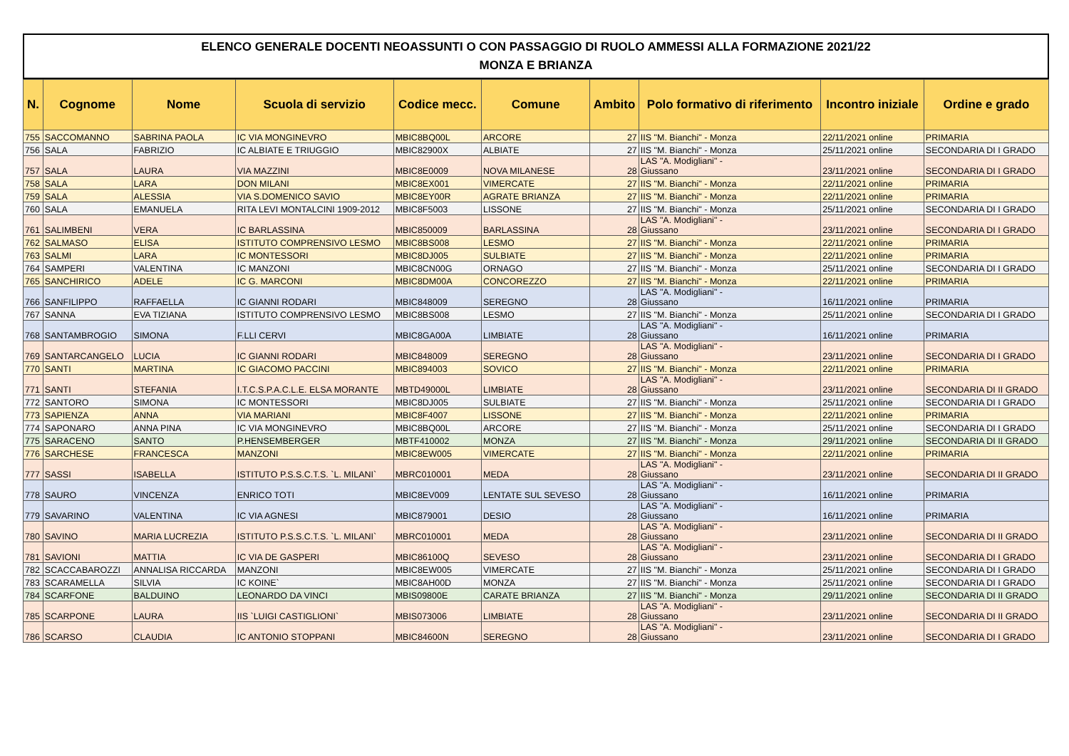ELENCO GENERALE DOCENTI NEOASSUNTI O CON PASSAGGIO DI RUOLO AMMESSI ALLA FORMAZIONE 2021/22
MONZA E BRIANZA
| N. | Cognome | Nome | Scuola di servizio | Codice mecc. | Comune | Ambito | Polo formativo di riferimento | Incontro iniziale | Ordine e grado |
| --- | --- | --- | --- | --- | --- | --- | --- | --- | --- |
| 755 | SACCOMANNO | SABRINA PAOLA | IC VIA MONGINEVRO | MBIC8BQ00L | ARCORE | 27 | IIS "M. Bianchi" - Monza | 22/11/2021 online | PRIMARIA |
| 756 | SALA | FABRIZIO | IC ALBIATE E TRIUGGIO | MBIC82900X | ALBIATE | 27 | IIS "M. Bianchi" - Monza | 25/11/2021 online | SECONDARIA DI I GRADO |
| 757 | SALA | LAURA | VIA MAZZINI | MBIC8E0009 | NOVA MILANESE | 28 | LAS "A. Modigliani" - Giussano | 23/11/2021 online | SECONDARIA DI I GRADO |
| 758 | SALA | LARA | DON MILANI | MBIC8EX001 | VIMERCATE | 27 | IIS "M. Bianchi" - Monza | 22/11/2021 online | PRIMARIA |
| 759 | SALA | ALESSIA | VIA S.DOMENICO SAVIO | MBIC8EY00R | AGRATE BRIANZA | 27 | IIS "M. Bianchi" - Monza | 22/11/2021 online | PRIMARIA |
| 760 | SALA | EMANUELA | RITA LEVI MONTALCINI 1909-2012 | MBIC8F5003 | LISSONE | 27 | IIS "M. Bianchi" - Monza | 25/11/2021 online | SECONDARIA DI I GRADO |
| 761 | SALIMBENI | VERA | IC BARLASSINA | MBIC850009 | BARLASSINA | 28 | LAS "A. Modigliani" - Giussano | 23/11/2021 online | SECONDARIA DI I GRADO |
| 762 | SALMASO | ELISA | ISTITUTO COMPRENSIVO LESMO | MBIC8BS008 | LESMO | 27 | IIS "M. Bianchi" - Monza | 22/11/2021 online | PRIMARIA |
| 763 | SALMI | LARA | IC MONTESSORI | MBIC8DJ005 | SULBIATE | 27 | IIS "M. Bianchi" - Monza | 22/11/2021 online | PRIMARIA |
| 764 | SAMPERI | VALENTINA | IC MANZONI | MBIC8CN00G | ORNAGO | 27 | IIS "M. Bianchi" - Monza | 25/11/2021 online | SECONDARIA DI I GRADO |
| 765 | SANCHIRICO | ADELE | IC G. MARCONI | MBIC8DM00A | CONCOREZZO | 27 | IIS "M. Bianchi" - Monza | 22/11/2021 online | PRIMARIA |
| 766 | SANFILIPPO | RAFFAELLA | IC GIANNI RODARI | MBIC848009 | SEREGNO | 28 | LAS "A. Modigliani" - Giussano | 16/11/2021 online | PRIMARIA |
| 767 | SANNA | EVA TIZIANA | ISTITUTO COMPRENSIVO LESMO | MBIC8BS008 | LESMO | 27 | IIS "M. Bianchi" - Monza | 25/11/2021 online | SECONDARIA DI I GRADO |
| 768 | SANTAMBROGIO | SIMONA | F.LLI CERVI | MBIC8GA00A | LIMBIATE | 28 | LAS "A. Modigliani" - Giussano | 16/11/2021 online | PRIMARIA |
| 769 | SANTARCANGELO | LUCIA | IC GIANNI RODARI | MBIC848009 | SEREGNO | 28 | LAS "A. Modigliani" - Giussano | 23/11/2021 online | SECONDARIA DI I GRADO |
| 770 | SANTI | MARTINA | IC GIACOMO PACCINI | MBIC894003 | SOVICO | 27 | IIS "M. Bianchi" - Monza | 22/11/2021 online | PRIMARIA |
| 771 | SANTI | STEFANIA | I.T.C.S.P.A.C.L.E. ELSA MORANTE | MBTD49000L | LIMBIATE | 28 | LAS "A. Modigliani" - Giussano | 23/11/2021 online | SECONDARIA DI II GRADO |
| 772 | SANTORO | SIMONA | IC MONTESSORI | MBIC8DJ005 | SULBIATE | 27 | IIS "M. Bianchi" - Monza | 25/11/2021 online | SECONDARIA DI I GRADO |
| 773 | SAPIENZA | ANNA | VIA MARIANI | MBIC8F4007 | LISSONE | 27 | IIS "M. Bianchi" - Monza | 22/11/2021 online | PRIMARIA |
| 774 | SAPONARO | ANNA PINA | IC VIA MONGINEVRO | MBIC8BQ00L | ARCORE | 27 | IIS "M. Bianchi" - Monza | 25/11/2021 online | SECONDARIA DI I GRADO |
| 775 | SARACENO | SANTO | P.HENSEMBERGER | MBTF410002 | MONZA | 27 | IIS "M. Bianchi" - Monza | 29/11/2021 online | SECONDARIA DI II GRADO |
| 776 | SARCHESE | FRANCESCA | MANZONI | MBIC8EW005 | VIMERCATE | 27 | IIS "M. Bianchi" - Monza | 22/11/2021 online | PRIMARIA |
| 777 | SASSI | ISABELLA | ISTITUTO P.S.S.C.T.S. `L. MILANI` | MBRC010001 | MEDA | 28 | LAS "A. Modigliani" - Giussano | 23/11/2021 online | SECONDARIA DI II GRADO |
| 778 | SAURO | VINCENZA | ENRICO TOTI | MBIC8EV009 | LENTATE SUL SEVESO | 28 | LAS "A. Modigliani" - Giussano | 16/11/2021 online | PRIMARIA |
| 779 | SAVARINO | VALENTINA | IC VIA AGNESI | MBIC879001 | DESIO | 28 | LAS "A. Modigliani" - Giussano | 16/11/2021 online | PRIMARIA |
| 780 | SAVINO | MARIA LUCREZIA | ISTITUTO P.S.S.C.T.S. `L. MILANI` | MBRC010001 | MEDA | 28 | LAS "A. Modigliani" - Giussano | 23/11/2021 online | SECONDARIA DI II GRADO |
| 781 | SAVIONI | MATTIA | IC VIA DE GASPERI | MBIC86100Q | SEVESO | 28 | LAS "A. Modigliani" - Giussano | 23/11/2021 online | SECONDARIA DI I GRADO |
| 782 | SCACCABAROZZI | ANNALISA RICCARDA | MANZONI | MBIC8EW005 | VIMERCATE | 27 | IIS "M. Bianchi" - Monza | 25/11/2021 online | SECONDARIA DI I GRADO |
| 783 | SCARAMELLA | SILVIA | IC KOINE` | MBIC8AH00D | MONZA | 27 | IIS "M. Bianchi" - Monza | 25/11/2021 online | SECONDARIA DI I GRADO |
| 784 | SCARFONE | BALDUINO | LEONARDO DA VINCI | MBIS09800E | CARATE BRIANZA | 27 | IIS "M. Bianchi" - Monza | 29/11/2021 online | SECONDARIA DI II GRADO |
| 785 | SCARPONE | LAURA | IIS `LUIGI CASTIGLIONI` | MBIS073006 | LIMBIATE | 28 | LAS "A. Modigliani" - Giussano | 23/11/2021 online | SECONDARIA DI II GRADO |
| 786 | SCARSO | CLAUDIA | IC ANTONIO STOPPANI | MBIC84600N | SEREGNO | 28 | LAS "A. Modigliani" - Giussano | 23/11/2021 online | SECONDARIA DI I GRADO |